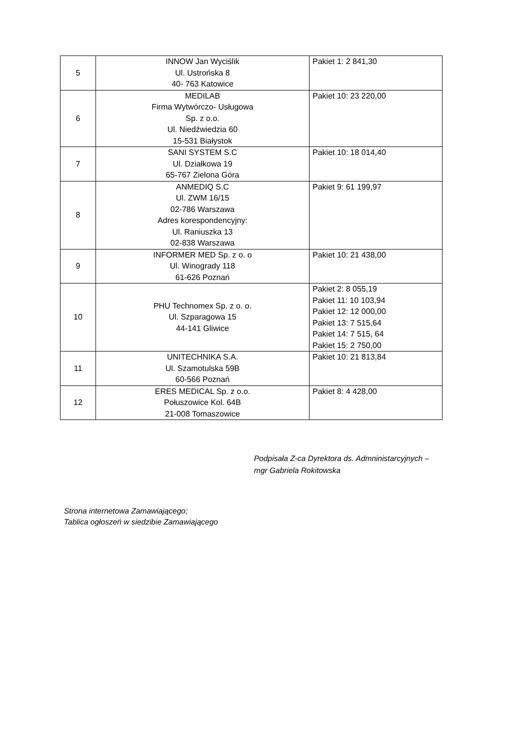| 5 | INNOW Jan Wyciślik Ul. Ustrońska 8 40- 763 Katowice | Pakiet 1: 2 841,30 |
| 6 | MEDILAB Firma Wytwórczo- Usługowa Sp. z o.o. Ul. Niedźwiedzia 60 15-531 Białystok | Pakiet 10: 23 220,00 |
| 7 | SANI SYSTEM S.C Ul. Działkowa 19 65-767 Zielona Góra | Pakiet 10: 18 014,40 |
| 8 | ANMEDIQ S.C Ul. ZWM 16/15 02-786 Warszawa Adres korespondencyjny: Ul. Raniuszka 13 02-838 Warszawa | Pakiet 9: 61 199,97 |
| 9 | INFORMER MED Sp. z o. o Ul. Winogrady 118 61-626 Poznań | Pakiet 10: 21 438,00 |
| 10 | PHU Technomex Sp. z o. o. Ul. Szparagowa 15 44-141 Gliwice | Pakiet 2: 8 055,19 Pakiet 11: 10 103,94 Pakiet 12: 12 000,00 Pakiet 13: 7 515,64 Pakiet 14: 7 515, 64 Pakiet 15: 2 750,00 |
| 11 | UNITECHNIKA S.A. Ul. Szamotulska 59B 60-566 Poznań | Pakiet 10: 21 813,84 |
| 12 | ERES MEDICAL Sp. z o.o. Połuszowice Kol. 64B 21-008 Tomaszowice | Pakiet 8: 4 428,00 |
Podpisała Z-ca Dyrektora ds. Admninistarcyjnych –
mgr Gabriela Rokitowska
Strona internetowa Zamawiającego;
Tablica ogłoszeń w siedzibie Zamawiającego